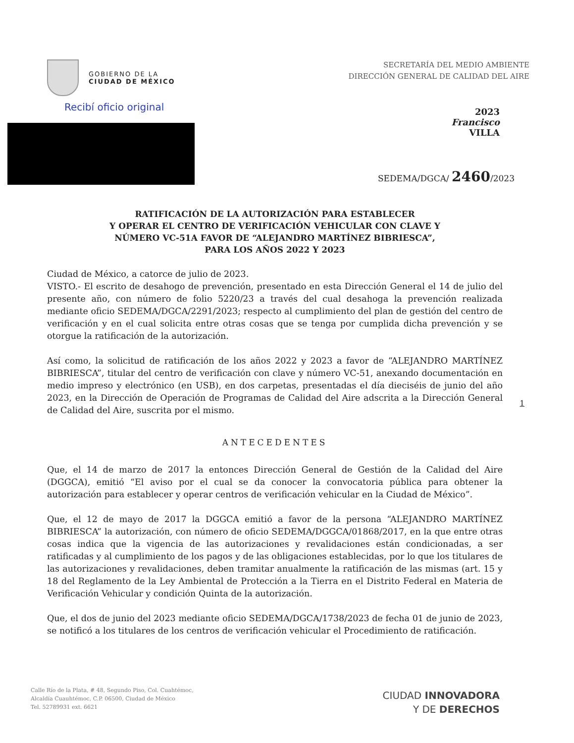GOBIERNO DE LA
CIUDAD DE MÉXICO
Recibí oficio original
SECRETARÍA DEL MEDIO AMBIENTE
DIRECCIÓN GENERAL DE CALIDAD DEL AIRE
2023
Francisco
VILLA
SEDEMA/DGCA/ 2460/2023
1
RATIFICACIÓN DE LA AUTORIZACIÓN PARA ESTABLECER
Y OPERAR EL CENTRO DE VERIFICACIÓN VEHICULAR CON CLAVE Y
NÚMERO VC-51A FAVOR DE “ALEJANDRO MARTÍNEZ BIBRIESCA”,
PARA LOS AÑOS 2022 Y 2023
Ciudad de México, a catorce de julio de 2023.
VISTO.- El escrito de desahogo de prevención, presentado en esta Dirección General el 14 de julio del presente año, con número de folio 5220/23 a través del cual desahoga la prevención realizada mediante oficio SEDEMA/DGCA/2291/2023; respecto al cumplimiento del plan de gestión del centro de verificación y en el cual solicita entre otras cosas que se tenga por cumplida dicha prevención y se otorgue la ratificación de la autorización.
Así como, la solicitud de ratificación de los años 2022 y 2023 a favor de “ALEJANDRO MARTÍNEZ BIBRIESCA”, titular del centro de verificación con clave y número VC-51, anexando documentación en medio impreso y electrónico (en USB), en dos carpetas, presentadas el día dieciséis de junio del año 2023, en la Dirección de Operación de Programas de Calidad del Aire adscrita a la Dirección General de Calidad del Aire, suscrita por el mismo.
ANTECEDENTES
Que, el 14 de marzo de 2017 la entonces Dirección General de Gestión de la Calidad del Aire (DGGCA), emitió “El aviso por el cual se da conocer la convocatoria pública para obtener la autorización para establecer y operar centros de verificación vehicular en la Ciudad de México”.
Que, el 12 de mayo de 2017 la DGGCA emitió a favor de la persona “ALEJANDRO MARTÍNEZ BIBRIESCA” la autorización, con número de oficio SEDEMA/DGGCA/01868/2017, en la que entre otras cosas indica que la vigencia de las autorizaciones y revalidaciones están condicionadas, a ser ratificadas y al cumplimiento de los pagos y de las obligaciones establecidas, por lo que los titulares de las autorizaciones y revalidaciones, deben tramitar anualmente la ratificación de las mismas (art. 15 y 18 del Reglamento de la Ley Ambiental de Protección a la Tierra en el Distrito Federal en Materia de Verificación Vehicular y condición Quinta de la autorización.
Que, el dos de junio del 2023 mediante oficio SEDEMA/DGCA/1738/2023 de fecha 01 de junio de 2023, se notificó a los titulares de los centros de verificación vehicular el Procedimiento de ratificación.
Calle Río de la Plata, # 48, Segundo Piso, Col. Cuahtémoc,
Alcaldía Cuauhtémoc, C.P. 06500, Ciudad de México
Tel. 52789931 ext. 6621
CIUDAD INNOVADORA
Y DE DERECHOS